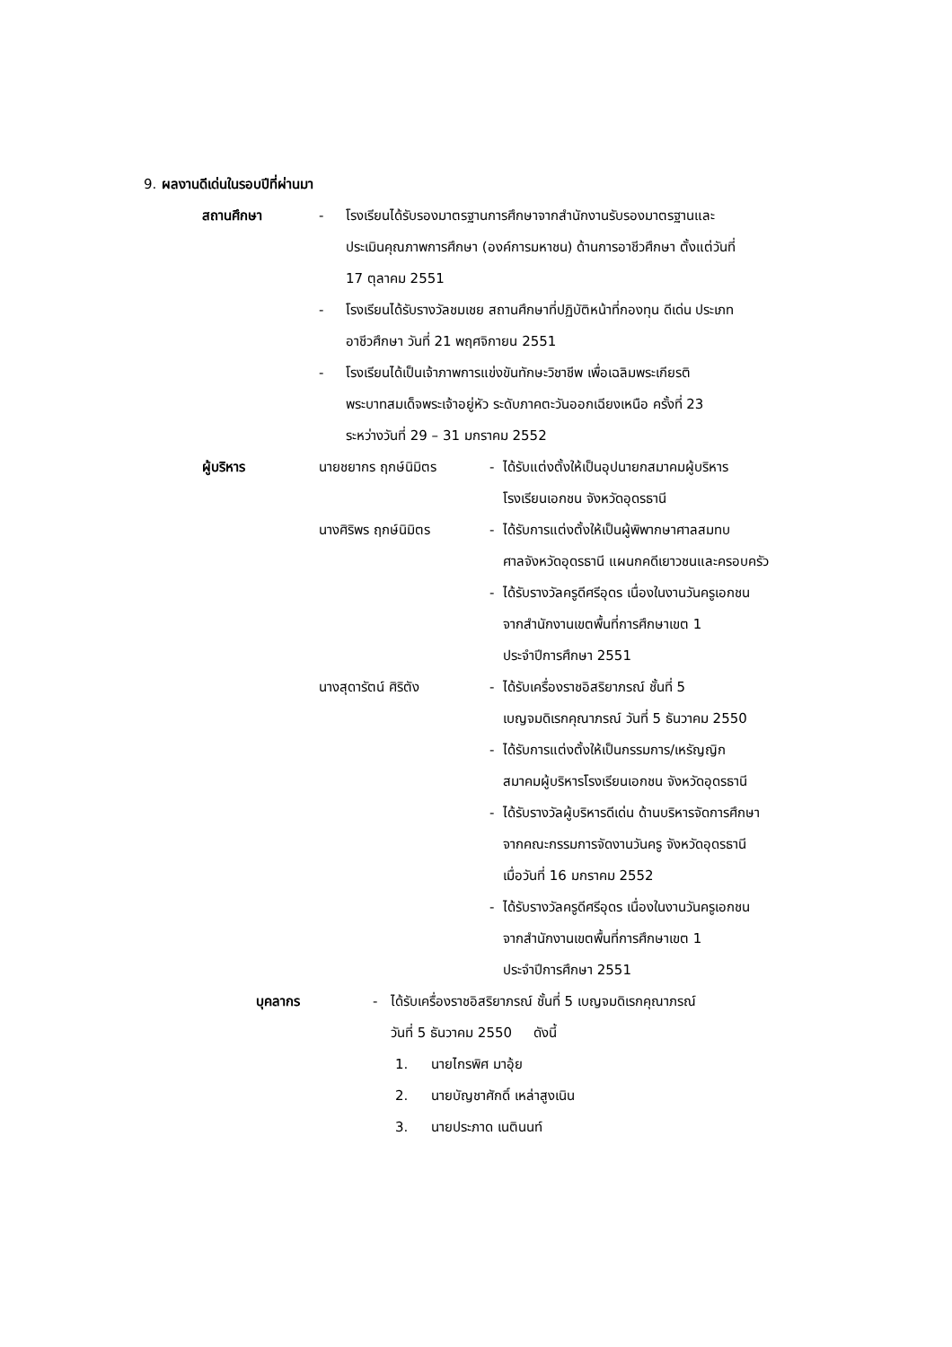9. ผลงานดีเด่นในรอบปีที่ผ่านมา
สถานศึกษา - โรงเรียนได้รับรองมาตรฐานการศึกษาจากสำนักงานรับรองมาตรฐานและ
ประเมินคุณภาพการศึกษา (องค์การมหาชน) ด้านการอาชีวศึกษา ตั้งแต่วันที่
17 ตุลาคม 2551
- โรงเรียนได้รับรางวัลชมเชย สถานศึกษาที่ปฏิบัติหน้าที่กองทุน ดีเด่น ประเภท
อาชีวศึกษา วันที่ 21 พฤศจิกายน 2551
- โรงเรียนได้เป็นเจ้าภาพการแข่งขันทักษะวิชาชีพ เพื่อเฉลิมพระเกียรติ
พระบาทสมเด็จพระเจ้าอยู่หัว ระดับภาคตะวันออกเฉียงเหนือ ครั้งที่ 23
ระหว่างวันที่ 29 – 31 มกราคม 2552
ผู้บริหาร นายชยากร ฤกษ์นิมิตร - ได้รับแต่งตั้งให้เป็นอุปนายกสมาคมผู้บริหาร
โรงเรียนเอกชน จังหวัดอุดรธานี
นางศิริพร ฤกษ์นิมิตร - ได้รับการแต่งตั้งให้เป็นผู้พิพากษาศาลสมทบ
ศาลจังหวัดอุดรธานี แผนกคดีเยาวชนและครอบครัว
- ได้รับรางวัลครูดีศรีอุดร เนื่องในงานวันครูเอกชน
จากสำนักงานเขตพื้นที่การศึกษาเขต 1
ประจำปีการศึกษา 2551
นางสุดารัตน์ ศิริตัง - ได้รับเครื่องราชอิสริยาภรณ์ ชั้นที่ 5
เบญจมดิเรกคุณาภรณ์ วันที่ 5 ธันวาคม 2550
- ได้รับการแต่งตั้งให้เป็นกรรมการ/เหรัญญิก
สมาคมผู้บริหารโรงเรียนเอกชน จังหวัดอุดรธานี
- ได้รับรางวัลผู้บริหารดีเด่น ด้านบริหารจัดการศึกษา
จากคณะกรรมการจัดงานวันครู จังหวัดอุดรธานี
เมื่อวันที่ 16 มกราคม 2552
- ได้รับรางวัลครูดีศรีอุดร เนื่องในงานวันครูเอกชน
จากสำนักงานเขตพื้นที่การศึกษาเขต 1
ประจำปีการศึกษา 2551
บุคลากร - ได้รับเครื่องราชอิสริยาภรณ์ ชั้นที่ 5 เบญจมดิเรกคุณาภรณ์
วันที่ 5 ธันวาคม 2550 ดังนี้
1. นายไกรพิศ มาอุ้ย
2. นายบัญชาศักดิ์ เหล่าสูงเนิน
3. นายประภาด เนตินนท์